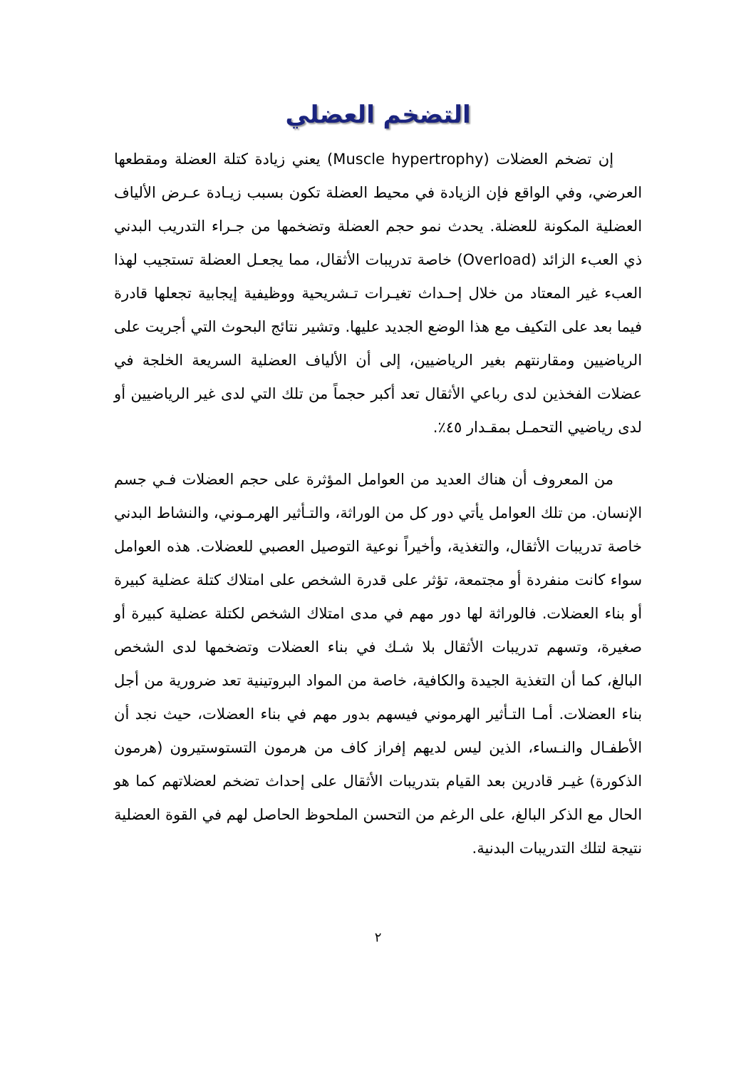التضخم العضلي
إن تضخم العضلات (Muscle hypertrophy) يعني زيادة كتلة العضلة ومقطعها العرضي، وفي الواقع فإن الزيادة في محيط العضلة تكون بسبب زيـادة عـرض الألياف العضلية المكونة للعضلة. يحدث نمو حجم العضلة وتضخمها من جـراء التدريب البدني ذي العبء الزائد (Overload) خاصة تدريبات الأثقال، مما يجعـل العضلة تستجيب لهذا العبء غير المعتاد من خلال إحـداث تغيـرات تـشريحية ووظيفية إيجابية تجعلها قادرة فيما بعد على التكيف مع هذا الوضع الجديد عليها. وتشير نتائج البحوث التي أجريت على الرياضيين ومقارنتهم بغير الرياضيين، إلى أن الألياف العضلية السريعة الخلجة في عضلات الفخذين لدى رباعي الأثقال تعد أكبر حجماً من تلك التي لدى غير الرياضيين أو لدى رياضيي التحمـل بمقـدار ٤٥٪.
من المعروف أن هناك العديد من العوامل المؤثرة على حجم العضلات فـي جسم الإنسان. من تلك العوامل يأتي دور كل من الوراثة، والتـأثير الهرمـوني، والنشاط البدني خاصة تدريبات الأثقال، والتغذية، وأخيراً نوعية التوصيل العصبي للعضلات. هذه العوامل سواء كانت منفردة أو مجتمعة، تؤثر على قدرة الشخص على امتلاك كتلة عضلية كبيرة أو بناء العضلات. فالوراثة لها دور مهم في مدى امتلاك الشخص لكتلة عضلية كبيرة أو صغيرة، وتسهم تدريبات الأثقال بلا شـك في بناء العضلات وتضخمها لدى الشخص البالغ، كما أن التغذية الجيدة والكافية، خاصة من المواد البروتينية تعد ضرورية من أجل بناء العضلات. أمـا التـأثير الهرموني فيسهم بدور مهم في بناء العضلات، حيث نجد أن الأطفـال والنـساء، الذين ليس لديهم إفراز كاف من هرمون التستوستيرون (هرمون الذكورة) غيـر قادرين بعد القيام بتدريبات الأثقال على إحداث تضخم لعضلاتهم كما هو الحال مع الذكر البالغ، على الرغم من التحسن الملحوظ الحاصل لهم في القوة العضلية نتيجة لتلك التدريبات البدنية.
٢